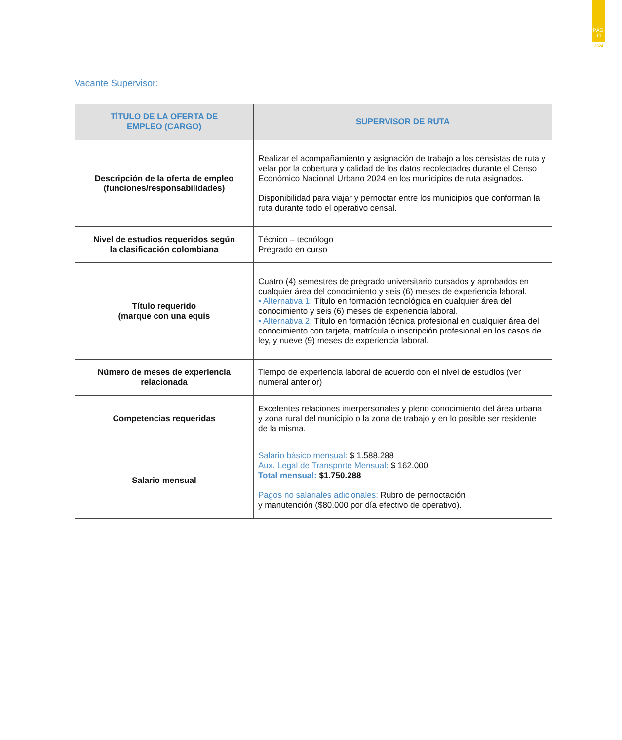PÁG.
11
2024
Vacante Supervisor:
| TÍTULO DE LA OFERTA DE EMPLEO (CARGO) | SUPERVISOR DE RUTA |
| --- | --- |
| Descripción de la oferta de empleo (funciones/responsabilidades) | Realizar el acompañamiento y asignación de trabajo a los censistas de ruta y velar por la cobertura y calidad de los datos recolectados durante el Censo Económico Nacional Urbano 2024 en los municipios de ruta asignados. Disponibilidad para viajar y pernoctar entre los municipios que conforman la ruta durante todo el operativo censal. |
| Nivel de estudios requeridos según la clasificación colombiana | Técnico – tecnólogo Pregrado en curso |
| Título requerido (marque con una equis | Cuatro (4) semestres de pregrado universitario cursados y aprobados en cualquier área del conocimiento y seis (6) meses de experiencia laboral. • Alternativa 1: Título en formación tecnológica en cualquier área del conocimiento y seis (6) meses de experiencia laboral. • Alternativa 2: Título en formación técnica profesional en cualquier área del conocimiento con tarjeta, matrícula o inscripción profesional en los casos de ley, y nueve (9) meses de experiencia laboral. |
| Número de meses de experiencia relacionada | Tiempo de experiencia laboral de acuerdo con el nivel de estudios (ver numeral anterior) |
| Competencias requeridas | Excelentes relaciones interpersonales y pleno conocimiento del área urbana y zona rural del municipio o la zona de trabajo y en lo posible ser residente de la misma. |
| Salario mensual | Salario básico mensual: $ 1.588.288 Aux. Legal de Transporte Mensual: $ 162.000 Total mensual: $1.750.288 Pagos no salariales adicionales: Rubro de pernoctación y manutención ($80.000 por día efectivo de operativo). |